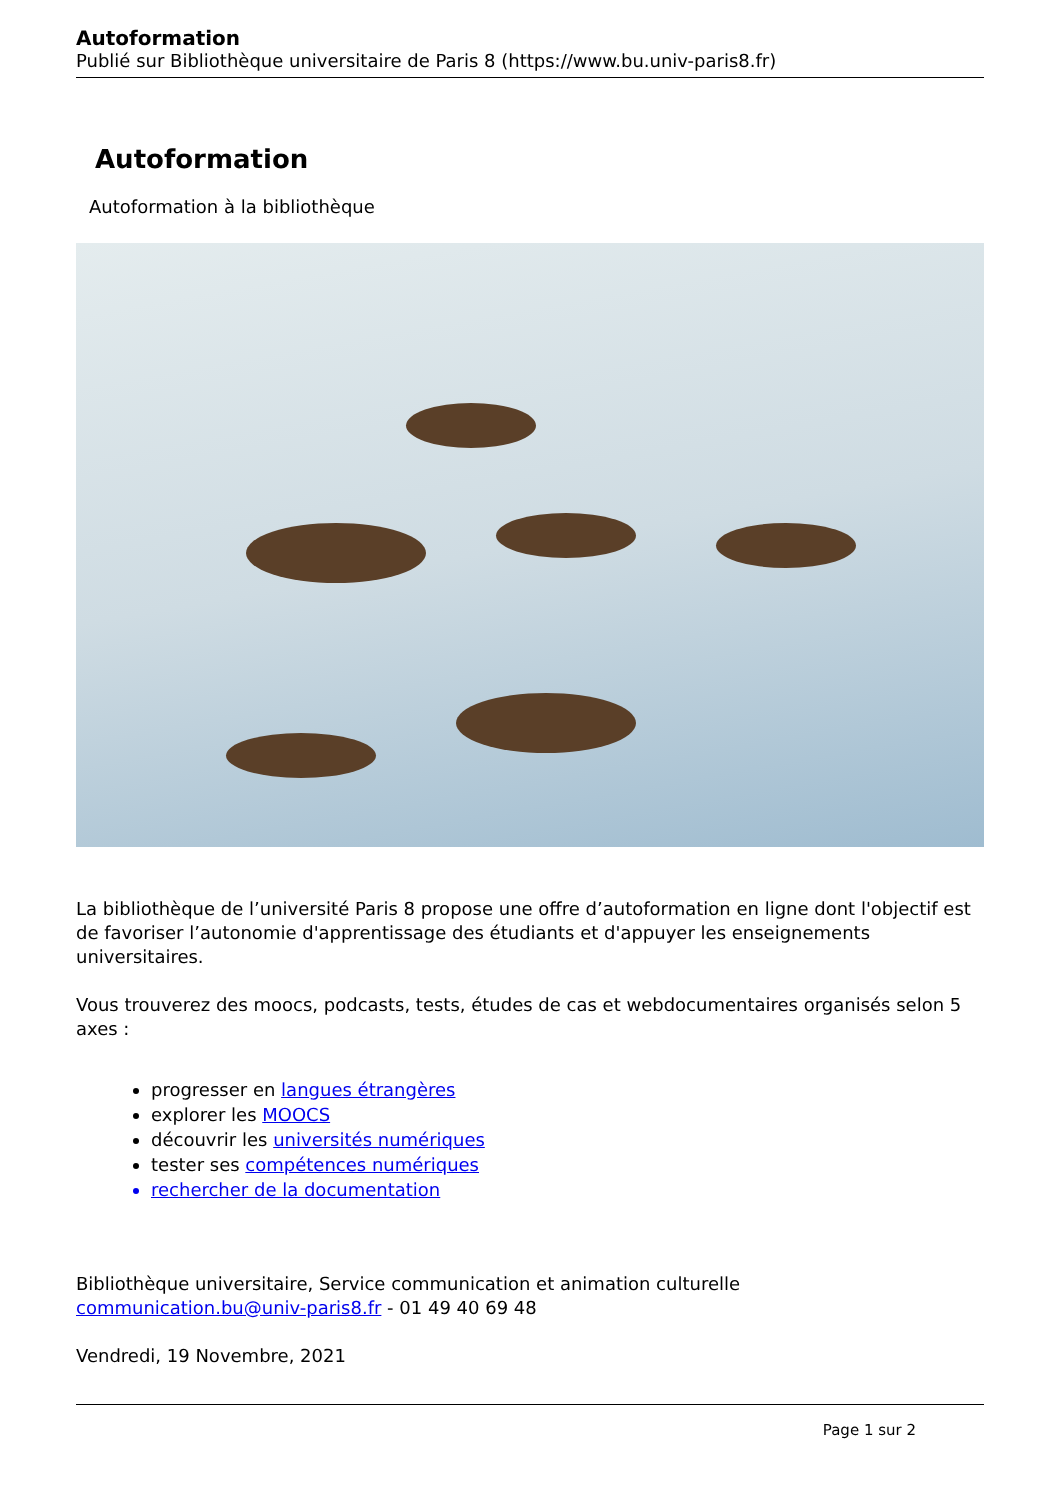Autoformation
Publié sur Bibliothèque universitaire de Paris 8 (https://www.bu.univ-paris8.fr)
Autoformation
Autoformation à la bibliothèque
La bibliothèque de l’université Paris 8 propose une offre d’autoformation en ligne dont l'objectif est de favoriser l’autonomie d'apprentissage des étudiants et d'appuyer les enseignements universitaires.
Vous trouverez des moocs, podcasts, tests, études de cas et webdocumentaires organisés selon 5 axes :
progresser en langues étrangères
explorer les MOOCS
découvrir les universités numériques
tester ses compétences numériques
rechercher de la documentation
Bibliothèque universitaire, Service communication et animation culturelle
communication.bu@univ-paris8.fr - 01 49 40 69 48
Vendredi, 19 Novembre, 2021
Page 1 sur 2